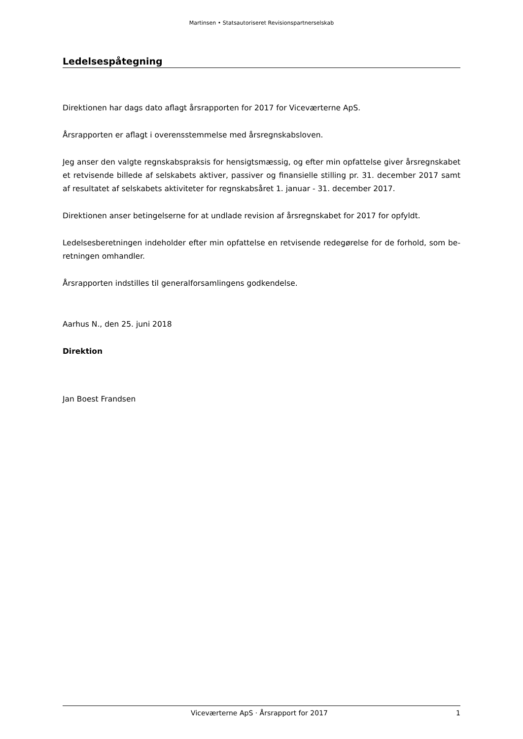Martinsen • Statsautoriseret Revisionspartnerselskab
Ledelsespåtegning
Direktionen har dags dato aflagt årsrapporten for 2017 for Viceværterne ApS.
Årsrapporten er aflagt i overensstemmelse med årsregnskabsloven.
Jeg anser den valgte regnskabspraksis for hensigtsmæssig, og efter min opfattelse giver årsregnska­bet et retvisende billede af selskabets aktiver, passiver og finansielle stilling pr. 31. december 2017 samt af resultatet af selskabets aktiviteter for regnskabsåret 1. januar - 31. december 2017.
Direktionen anser betingelserne for at undlade revision af årsregnskabet for 2017 for opfyldt.
Ledelsesberetningen indeholder efter min opfattelse en retvisende redegørelse for de forhold, som be­retningen omhandler.
Årsrapporten indstilles til generalforsamlingens godkendelse.
Aarhus N., den 25. juni 2018
Direktion
Jan Boest Frandsen
Viceværterne ApS · Årsrapport for 2017 1